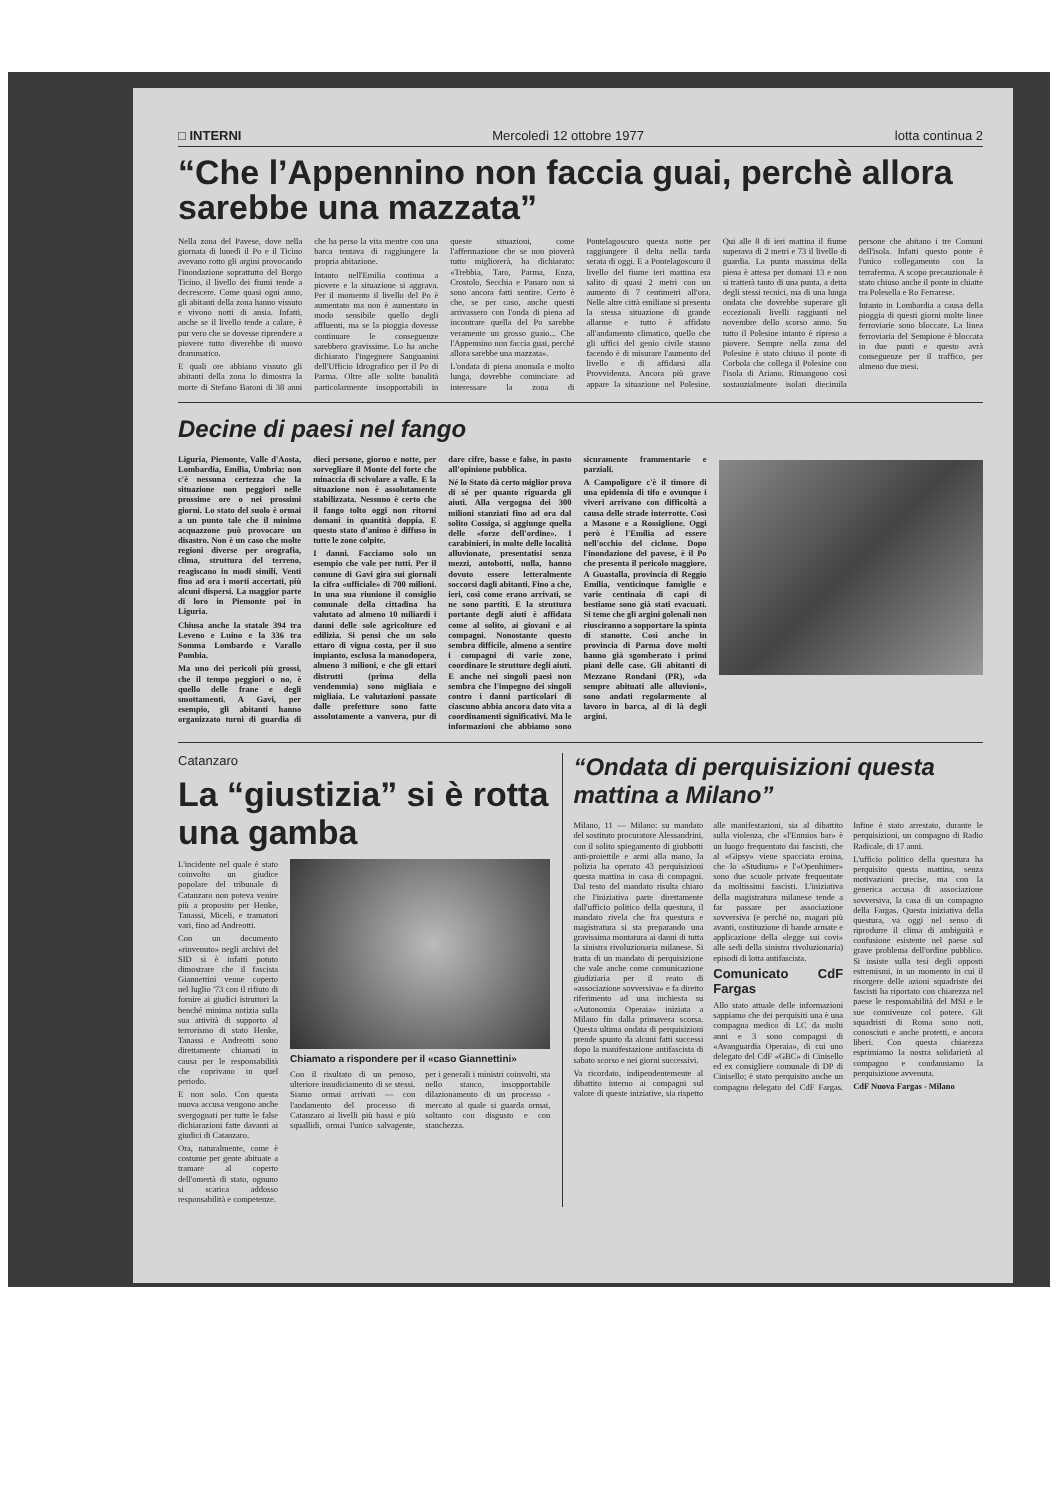□ INTERNI Mercoledì 12 ottobre 1977 lotta continua 2
“Che l’Appennino non faccia guai, perchè allora sarebbe una mazzata”
Nella zona del Pavese, dove nella giornata di lunedì il Po e il Ticino avevano rotto gli argini provocando l'inondazione soprattutto del Borgo Ticino, il livello dei fiumi tende a decrescere. Come quasi ogni anno, gli abitanti della zona hanno vissuto e vivono notti di ansia. Infatti, anche se il livello tende a calare, è pur vero che se dovesse riprendere a piovere tutto diverebbe di nuovo drammatico.
E quali ore abbiano vissuto gli abitanti della zona lo dimostra la morte di Stefano Baroni di 38 anni che ha perso la vita mentre con una barca tentava di raggiungere la propria abitazione.
Intanto nell'Emilia continua a piovere e la situazione si aggrava. Per il momento il livello del Po è aumentato ma non è aumentato in modo sensibile quello degli affluenti, ma se la pioggia dovesse continuare le conseguenze sarebbero gravissime. Lo ha anche dichiarato l'ingegnere Sanguanini dell'Ufficio Idrografico per il Po di Parma. Oltre alle solite banalità particolarmente insopportabili in queste situazioni, come l'affermazione che se non pioverà tutto migliorerà, ha dichiarato: «Trebbia, Taro, Parma, Enza, Crostolo, Secchia e Panaro non si sono ancora fatti sentire. Certo è che, se per caso, anche questi arrivassero con l'onda di piena ad incontrare quella del Po sarebbe veramente un grosso guaio... Che l'Appennino non faccia guai, perché allora sarebbe una mazzata».
L'ondata di piena anomala e molto lunga, dovrebbe cominciare ad interessare la zona di Pontelagoscuro questa notte per raggiungere il delta nella tarda serata di oggi. E a Pontelagoscuro il livello del fiume ieri mattina era salito di quasi 2 metri con un aumento di 7 centimetri all'ora. Nelle altre città emiliane si presenta la stessa situazione di grande allarme e tutto è affidato all'andamento climatico, quello che gli uffici del genio civile stanno facendo è di misurare l'aumento del livello e di affidarsi alla Provvidenza. Ancora più grave appare la situazione nel Polesine. Qui alle 8 di ieri mattina il fiume superava di 2 metri e 73 il livello di guardia. La punta massima della piena è attesa per domani 13 e non si tratterà tanto di una punta, a detta degli stessi tecnici, ma di una lunga ondata che dovrebbe superare gli eccezionali livelli raggiunti nel novembre dello scorso anno. Su tutto il Polesine intanto è ripreso a piovere. Sempre nella zona del Polesine è stato chiuso il ponte di Corbola che collega il Polesine con l'isola di Ariano. Rimangono così sostanzialmente isolati diecimila persone che abitano i tre Comuni dell'isola. Infatti questo ponte è l'unico collegamento con la terraferma. A scopo precauzionale è stato chiuso anche il ponte in chiatte tra Polesella e Ro Ferrarese.
Intanto in Lombardia a causa della pioggia di questi giorni molte linee ferroviarie sono bloccate. La linea ferroviaria del Sempione è bloccata in due punti e questo avrà conseguenze per il traffico, per almeno due mesi.
Decine di paesi nel fango
Liguria, Piemonte, Valle d'Aosta, Lombardia, Emilia, Umbria: non c'è nessuna certezza che la situazione non peggiori nelle prossime ore o nei prossimi giorni. Lo stato del suolo è ormai a un punto tale che il minimo acquazzone può provocare un disastro. Non è un caso che molte regioni diverse per orografia, clima, struttura del terreno, reagiscano in modi simili. Venti fino ad ora i morti accertati, più alcuni dispersi. La maggior parte di loro in Piemonte poi in Liguria.
Chiusa anche la statale 394 tra Leveno e Luino e la 336 tra Somma Lombardo e Varallo Pombia.
Ma uno dei pericoli più grossi, che il tempo peggiori o no, è quello delle frane e degli smottamenti. A Gavi, per esempio, gli abitanti hanno organizzato turni di guardia di dieci persone, giorno e notte, per sorvegliare il Monte del forte che minaccia di scivolare a valle. E la situazione non è assolutamente stabilizzata. Nessuno è certo che il fango tolto oggi non ritorni domani in quantità doppia. E questo stato d'animo è diffuso in tutte le zone colpite.
I danni. Facciamo solo un esempio che vale per tutti. Per il comune di Gavi gira sui giornali la cifra «ufficiale» di 700 milioni. In una sua riunione il consiglio comunale della cittadina ha valutato ad almeno 10 miliardi i danni delle sole agricolture ed edilizia. Si pensi che un solo ettaro di vigna costa, per il suo impianto, esclusa la manodopera, almeno 3 milioni, e che gli ettari distrutti (prima della vendemmia) sono migliaia e migliaia. Le valutazioni passate dalle prefetture sono fatte assolutamente a vanvera, pur di dare cifre, basse e false, in pasto all'opinione pubblica.
Né lo Stato dà certo miglior prova di sé per quanto riguarda gli aiuti. Alla vergogna dei 300 milioni stanziati fino ad ora dal solito Cossiga, si aggiunge quella delle «forze dell'ordine». I carabinieri, in molte delle località alluvionate, presentatisi senza mezzi, autobotti, nulla, hanno dovuto essere letteralmente soccorsi dagli abitanti. Fino a che, ieri, così come erano arrivati, se ne sono partiti. E la struttura portante degli aiuti è affidata come al solito, ai giovani e ai compagni. Nonostante questo sembra difficile, almeno a sentire i compagni di varie zone, coordinare le strutture degli aiuti. E anche nei singoli paesi non sembra che l'impegno dei singoli contro i danni particolari di ciascuno abbia ancora dato vita a coordinamenti significativi. Ma le informazioni che abbiamo sono sicuramente frammentarie e parziali.
A Campoligure c'è il timore di una epidemia di tifo e ovunque i viveri arrivano con difficoltà a causa delle strade interrotte. Così a Masone e a Rossiglione. Oggi però è l'Emilia ad essere nell'occhio del ciclone. Dopo l'inondazione del pavese, è il Po che presenta il pericolo maggiore. A Guastalla, provincia di Reggio Emilia, venticinque famiglie e varie centinaia di capi di bestiame sono già stati evacuati. Si teme che gli argini golenali non riusciranno a sopportare la spinta di stanotte. Così anche in provincia di Parma dove molti hanno già sgomberato i primi piani delle case. Gli abitanti di Mezzano Rondani (PR), «da sempre abituati alle alluvioni», sono andati regolarmente al lavoro in barca, al di là degli argini.
Catanzaro
La “giustizia” si è rotta una gamba
L'incidente nel quale è stato coinvolto un giudice popolare del tribunale di Catanzaro non poteva venire più a proposito per Henke, Tanassi, Miceli, e tramatori vari, fino ad Andreotti.
Con un documento «rinvenuto» negli archivi del SID si è infatti potuto dimostrare che il fascista Giannettini venne coperto nel luglio '73 con il rifiuto di fornire ai giudici istruttori la benché minima notizia sulla sua attività di supporto al terrorismo di stato Henke, Tanassi e Andreotti sono direttamente chiamati in causa per le responsabilità che coprivano in quel periodo.
E non solo. Con questa nuova accusa vengono anche svergognati per tutte le false dichiarazioni fatte davanti ai giudici di Catanzaro.
Ora, naturalmente, come è costume per gente abituate a tramare al coperto dell'omertà di stato, ognuno si scarica addosso responsabilità e competenze.
Chiamato a rispondere per il «caso Giannettini»
Con il risultato di un penoso, ulteriore insudiciamento di se stessi. Siamo ormai arrivati — con l'andamento del processo di Catanzaro ai livelli più bassi e più squallidi, ormai l'unico salvagente, per i generali i ministri coinvolti, sta nello stanco, insopportabile dilazionamento di un processo - mercato al quale si guarda ormai, soltanto con disgusto e con stanchezza.
“Ondata di perquisizioni questa mattina a Milano”
Milano, 11 — Milano: su mandato del sostituto procuratore Alessandrini, con il solito spiegamento di giubbotti anti-proiettile e armi alla mano, la polizia ha operato 43 perquisizioni questa mattina in casa di compagni. Dal testo del mandato risulta chiaro che l'iniziativa parte direttamente dall'ufficio politico della questura, il mandato rivela che fra questura e magistratura si sta preparando una gravissima montatura ai danni di tutta la sinistra rivoluzionaria milanese. Si tratta di un mandato di perquisizione che vale anche come comunicazione giudiziaria per il reato di «associazione sovversiva» e fa diretto riferimento ad una inchiesta su «Autonomia Operaia» iniziata a Milano fin dalla primavera scorsa. Questa ultima ondata di perquisizioni prende spunto da alcuni fatti successi dopo la manifestazione antifascista di sabato scorso e nei giorni successivi.
Va ricordato, indipendentemente al dibattito interno ai compagni sul valore di queste iniziative, sia rispetto alle manifestazioni, sia al dibattito sulla violenza, che «l'Enmios bar» è un luogo frequentato dai fascisti, che al «Gipsy» viene spacciata eroina, che lo «Studium» e l'«Openhimer» sono due scuole private frequentate da moltissimi fascisti. L'iniziativa della magistratura milanese tende a far passare per associazione sovversiva (e perché no, magari più avanti, costituzione di bande armate e applicazione della «legge sui covi» alle sedi della sinistra rivoluzionaria) episodi di lotta antifascista.
Comunicato CdF Fargas
Allo stato attuale delle informazioni sappiamo che dei perquisiti una è una compagna medico di LC da molti anni e 3 sono compagni di «Avanguardia Operaia», di cui uno delegato del CdF «GBC» di Cinisello ed ex consigliere comunale di DP di Cinisello; è stato perquisito anche un compagno delegato del CdF Fargas. Infine è stato arrestato, durante le perquisizioni, un compagno di Radio Radicale, di 17 anni.
L'ufficio politico della questura ha perquisito questa mattina, senza motivazioni precise, ma con la generica accusa di associazione sovversiva, la casa di un compagno della Fargas. Questa iniziativa della questura, va oggi nel senso di riprodurre il clima di ambiguità e confusione esistente nel paese sul grave problema dell'ordine pubblico. Si insiste sulla tesi degli opposti estremismi, in un momento in cui il risorgere delle azioni squadriste dei fascisti ha riportato con chiarezza nel paese le responsabilità del MSI e le sue connivenze col potere. Gli squadristi di Roma sono noti, conosciuti e anche protetti, e ancora liberi. Con questa chiarezza esprimiamo la nostra solidarietà al compagno e condanniamo la perquisizione avvenuta.
CdF Nuova Fargas - Milano